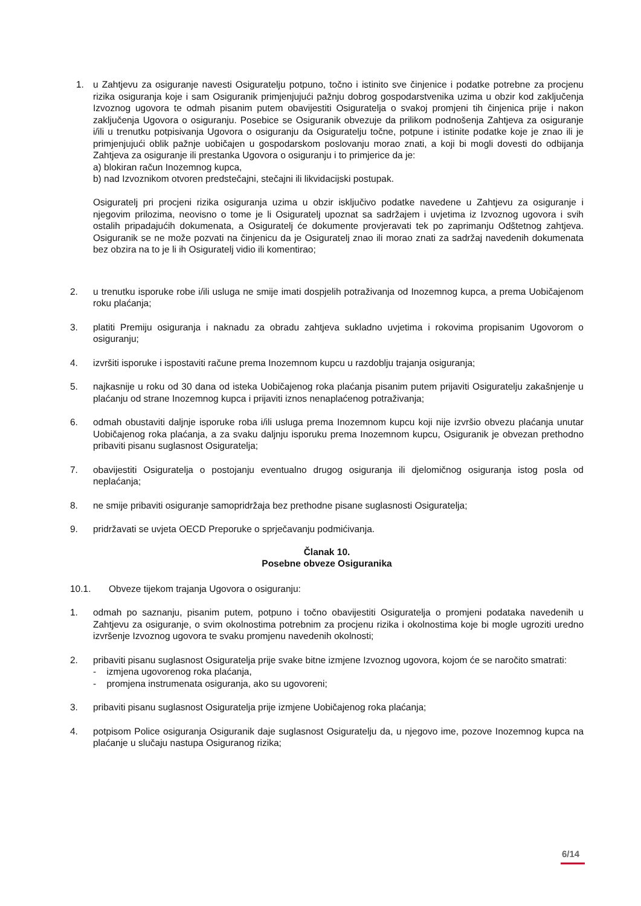1. u Zahtjevu za osiguranje navesti Osiguratelju potpuno, točno i istinito sve činjenice i podatke potrebne za procjenu rizika osiguranja koje i sam Osiguranik primjenjujući pažnju dobrog gospodarstvenika uzima u obzir kod zaključenja Izvoznog ugovora te odmah pisanim putem obavijestiti Osiguratelja o svakoj promjeni tih činjenica prije i nakon zaključenja Ugovora o osiguranju. Posebice se Osiguranik obvezuje da prilikom podnošenja Zahtjeva za osiguranje i/ili u trenutku potpisivanja Ugovora o osiguranju da Osiguratelju točne, potpune i istinite podatke koje je znao ili je primjenjujući oblik pažnje uobičajen u gospodarskom poslovanju morao znati, a koji bi mogli dovesti do odbijanja Zahtjeva za osiguranje ili prestanka Ugovora o osiguranju i to primjerice da je:
a) blokiran račun Inozemnog kupca,
b) nad Izvoznikom otvoren predstečajni, stečajni ili likvidacijski postupak.
Osiguratelj pri procjeni rizika osiguranja uzima u obzir isključivo podatke navedene u Zahtjevu za osiguranje i njegovim prilozima, neovisno o tome je li Osiguratelj upoznat sa sadržajem i uvjetima iz Izvoznog ugovora i svih ostalih pripadajućih dokumenata, a Osiguratelj će dokumente provjeravati tek po zaprimanju Odštetnog zahtjeva. Osiguranik se ne može pozvati na činjenicu da je Osiguratelj znao ili morao znati za sadržaj navedenih dokumenata bez obzira na to je li ih Osiguratelj vidio ili komentirao;
2. u trenutku isporuke robe i/ili usluga ne smije imati dospjelih potraživanja od Inozemnog kupca, a prema Uobičajenom roku plaćanja;
3. platiti Premiju osiguranja i naknadu za obradu zahtjeva sukladno uvjetima i rokovima propisanim Ugovorom o osiguranju;
4. izvršiti isporuke i ispostaviti račune prema Inozemnom kupcu u razdoblju trajanja osiguranja;
5. najkasnije u roku od 30 dana od isteka Uobičajenog roka plaćanja pisanim putem prijaviti Osiguratelju zakašnjenje u plaćanju od strane Inozemnog kupca i prijaviti iznos nenaplaćenog potraživanja;
6. odmah obustaviti daljnje isporuke roba i/ili usluga prema Inozemnom kupcu koji nije izvršio obvezu plaćanja unutar Uobičajenog roka plaćanja, a za svaku daljnju isporuku prema Inozemnom kupcu, Osiguranik je obvezan prethodno pribaviti pisanu suglasnost Osiguratelja;
7. obavijestiti Osiguratelja o postojanju eventualno drugog osiguranja ili djelomičnog osiguranja istog posla od neplaćanja;
8. ne smije pribaviti osiguranje samopridržaja bez prethodne pisane suglasnosti Osiguratelja;
9. pridržavati se uvjeta OECD Preporuke o sprječavanju podmićivanja.
Članak 10.
Posebne obveze Osiguranika
10.1. Obveze tijekom trajanja Ugovora o osiguranju:
1. odmah po saznanju, pisanim putem, potpuno i točno obavijestiti Osiguratelja o promjeni podataka navedenih u Zahtjevu za osiguranje, o svim okolnostima potrebnim za procjenu rizika i okolnostima koje bi mogle ugroziti uredno izvršenje Izvoznog ugovora te svaku promjenu navedenih okolnosti;
2. pribaviti pisanu suglasnost Osiguratelja prije svake bitne izmjene Izvoznog ugovora, kojom će se naročito smatrati:
- izmjena ugovorenog roka plaćanja,
- promjena instrumenata osiguranja, ako su ugovoreni;
3. pribaviti pisanu suglasnost Osiguratelja prije izmjene Uobičajenog roka plaćanja;
4. potpisom Police osiguranja Osiguranik daje suglasnost Osiguratelju da, u njegovo ime, pozove Inozemnog kupca na plaćanje u slučaju nastupa Osiguranog rizika;
6/14